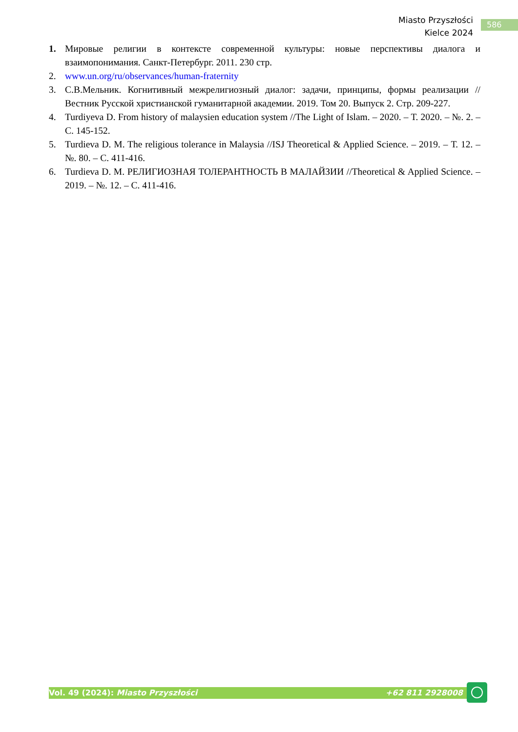Miasto Przyszłości
Kielce 2024
586
1. Мировые религии в контексте современной культуры: новые перспективы диалога и взаимопонимания. Санкт-Петербург. 2011. 230 стр.
2. www.un.org/ru/observances/human-fraternity
3. С.В.Мельник. Когнитивный межрелигиозный диалог: задачи, принципы, формы реализации // Вестник Русской христианской гуманитарной академии. 2019. Том 20. Выпуск 2. Стр. 209-227.
4. Turdiyeva D. From history of malaysien education system //The Light of Islam. – 2020. – Т. 2020. – №. 2. – С. 145-152.
5. Turdieva D. M. The religious tolerance in Malaysia //ISJ Theoretical & Applied Science. – 2019. – Т. 12. – №. 80. – С. 411-416.
6. Turdieva D. M. РЕЛИГИОЗНАЯ ТОЛЕРАНТНОСТЬ В МАЛАЙЗИИ //Theoretical & Applied Science. – 2019. – №. 12. – С. 411-416.
Vol. 49 (2024): Miasto Przyszłości +62 811 2928008